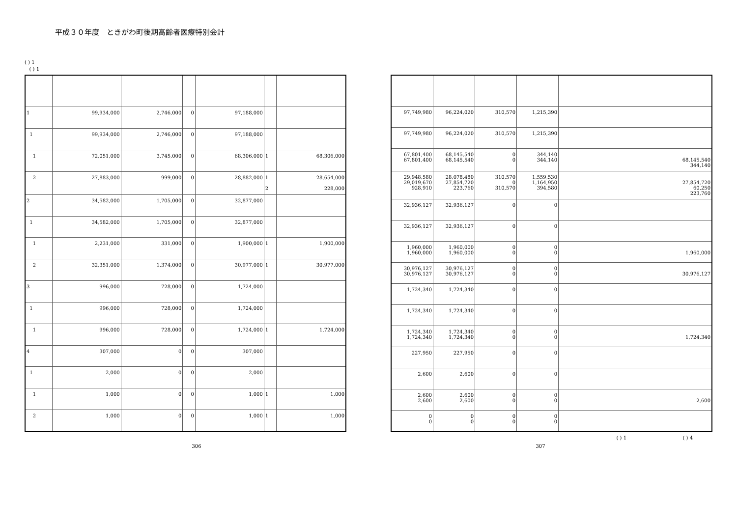平成３０年度　ときがわ町後期高齢者医療特別会計
( ) 1
( ) 1
| 1 | 99,934,000 | 2,746,000 | 0 | 97,188,000 | | |
| 1 | 99,934,000 | 2,746,000 | 0 | 97,188,000 | | |
| 1 | 72,051,000 | 3,745,000 | 0 | 68,306,000 | 1 | 68,306,000 |
| 2 | 27,883,000 | 999,000 | 0 | 28,882,000 | 1 2 | 28,654,000 228,000 |
| 2 | 34,582,000 | 1,705,000 | 0 | 32,877,000 | | |
| 1 | 34,582,000 | 1,705,000 | 0 | 32,877,000 | | |
| 1 | 2,231,000 | 331,000 | 0 | 1,900,000 | 1 | 1,900,000 |
| 2 | 32,351,000 | 1,374,000 | 0 | 30,977,000 | 1 | 30,977,000 |
| 3 | 996,000 | 728,000 | 0 | 1,724,000 | | |
| 1 | 996,000 | 728,000 | 0 | 1,724,000 | | |
| 1 | 996,000 | 728,000 | 0 | 1,724,000 | 1 | 1,724,000 |
| 4 | 307,000 | 0 | 0 | 307,000 | | |
| 1 | 2,000 | 0 | 0 | 2,000 | | |
| 1 | 1,000 | 0 | 0 | 1,000 | 1 | 1,000 |
| 2 | 1,000 | 0 | 0 | 1,000 | 1 | 1,000 |
| 97,749,980 | 96,224,020 | 310,570 | 1,215,390 | |
| 97,749,980 | 96,224,020 | 310,570 | 1,215,390 | |
| 67,801,400 67,801,400 | 68,145,540 68,145,540 | 0 0 | 344,140 344,140 | 68,145,540 344,140 |
| 29,948,580 29,019,670 928,910 | 28,078,480 27,854,720 223,760 | 310,570 0 310,570 | 1,559,530 1,164,950 394,580 | 27,854,720 60,250 223,760 |
| 32,936,127 | 32,936,127 | 0 | 0 | |
| 32,936,127 | 32,936,127 | 0 | 0 | |
| 1,960,000 1,960,000 | 1,960,000 1,960,000 | 0 0 | 0 0 | 1,960,000 |
| 30,976,127 30,976,127 | 30,976,127 30,976,127 | 0 0 | 0 0 | 30,976,127 |
| 1,724,340 | 1,724,340 | 0 | 0 | |
| 1,724,340 | 1,724,340 | 0 | 0 | |
| 1,724,340 1,724,340 | 1,724,340 1,724,340 | 0 0 | 0 0 | 1,724,340 |
| 227,950 | 227,950 | 0 | 0 | |
| 2,600 | 2,600 | 0 | 0 | |
| 2,600 2,600 | 2,600 2,600 | 0 0 | 0 0 | 2,600 |
| 0 0 | 0 0 | 0 0 | 0 0 | |
( ) 1 ( ) 4
306 307